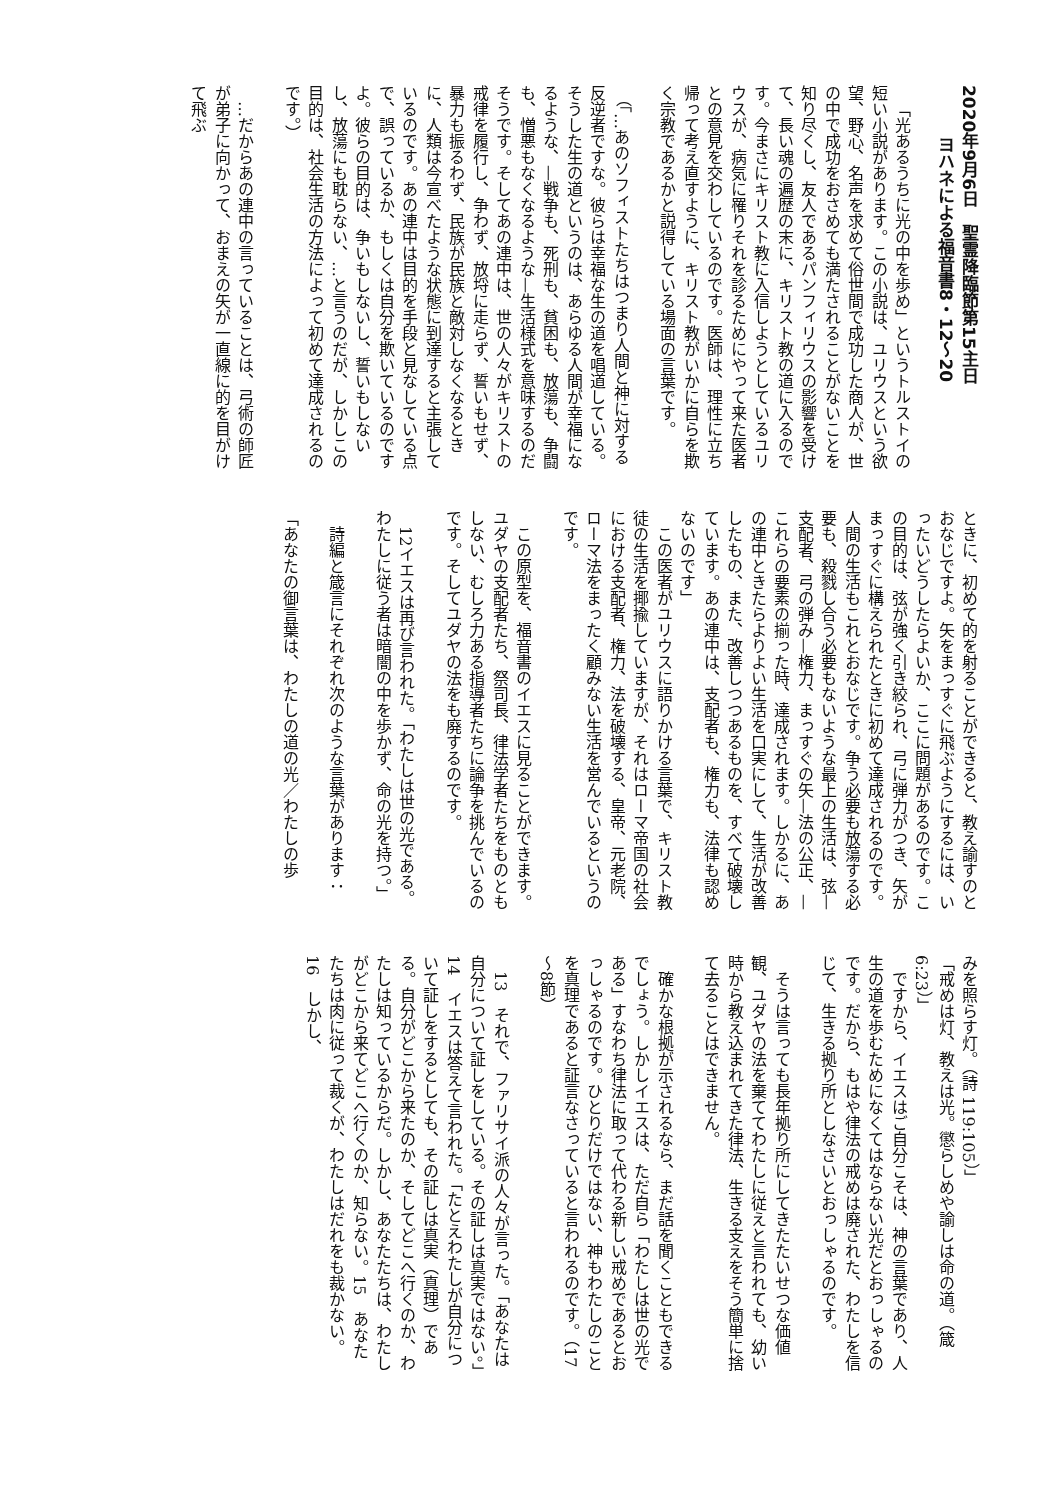2020年9月6日　聖霊降臨節第15主日
ヨハネによる福音書8・12～20
「光あるうちに光の中を歩め」というトルストイの短い小説があります。この小説は、ユリウスという欲望、野心、名声を求めて俗世間で成功した商人が、世の中で成功をおさめても満たされることがないことを知り尽くし、友人であるパンフィリウスの影響を受けて、長い魂の遍歴の末に、キリスト教の道に入るのです。今まさにキリスト教に入信しようとしているユリウスが、病気に罹りそれを診るためにやって来た医者との意見を交わしているのです。医師は、理性に立ち帰って考え直すように、キリスト教がいかに自らを欺く宗教であるかと説得している場面の言葉です。
（「…あのソフィストたちはつまり人間と神に対する反逆者ですな。彼らは幸福な生の道を唱道している。そうした生の道というのは、あらゆる人間が幸福になるような、—戦争も、死刑も、貧困も、放蕩も、争闘も、憎悪もなくなるような—生活様式を意味するのだそうです。そしてあの連中は、世の人々がキリストの戒律を履行し、争わず、放埒に走らず、誓いもせず、暴力も振るわず、民族が民族と敵対しなくなるときに、人類は今宣べたような状態に到達すると主張しているのです。あの連中は目的を手段と見なしている点で、誤っているか、もしくは自分を欺いているのですよ。彼らの目的は、争いもしないし、誓いもしないし、放蕩にも耽らない、…と言うのだが、しかしこの目的は、社会生活の方法によって初めて達成されるのです。）
…だからあの連中の言っていることは、弓術の師匠が弟子に向かって、おまえの矢が一直線に的を目がけて飛ぶ
ときに、初めて的を射ることができると、教え諭すのとおなじですよ。矢をまっすぐに飛ぶようにするには、いったいどうしたらよいか、ここに問題があるのです。この目的は、弦が強く引き絞られ、弓に弾力がつき、矢がまっすぐに構えられたときに初めて達成されるのです。人間の生活もこれとおなじです。争う必要も放蕩する必要も、殺戮し合う必要もないような最上の生活は、弦—支配者、弓の弾み—権力、まっすぐの矢—法の公正、—これらの要素の揃った時、達成されます。しかるに、あの連中ときたらよりよい生活を口実にして、生活が改善したもの、また、改善しつつあるものを、すべて破壊しています。あの連中は、支配者も、権力も、法律も認めないのです」
この医者がユリウスに語りかける言葉で、キリスト教徒の生活を揶揄していますが、それはローマ帝国の社会における支配者、権力、法を破壊する、皇帝、元老院、ローマ法をまったく顧みない生活を営んでいるというのです。
この原型を、福音書のイエスに見ることができます。ユダヤの支配者たち、祭司長、律法学者たちをものともしない、むしろ力ある指導者たちに論争を挑んでいるのです。そしてユダヤの法をも廃するのです。
12イエスは再び言われた。「わたしは世の光である。わたしに従う者は暗闇の中を歩かず、命の光を持つ。」
詩編と箴言にそれぞれ次のような言葉があります：
「あなたの御言葉は、わたしの道の光／わたしの歩
みを照らす灯。（詩 119:105）」
「戒めは灯、教えは光。懲らしめや諭しは命の道。（箴 6:23）」
ですから、イエスはご自分こそは、神の言葉であり、人生の道を歩むためになくてはならない光だとおっしゃるのです。だから、もはや律法の戒めは廃された、わたしを信じて、生きる拠り所としなさいとおっしゃるのです。
そうは言っても長年拠り所にしてきたたいせつな価値観、ユダヤの法を棄ててわたしに従えと言われても、幼い時から教え込まれてきた律法、生きる支えをそう簡単に捨て去ることはできません。
確かな根拠が示されるなら、まだ話を聞くこともできるでしょう。しかしイエスは、ただ自ら「わたしは世の光である」すなわち律法に取って代わる新しい戒めであるとおっしゃるのです。ひとりだけではない、神もわたしのことを真理であると証言なさっていると言われるのです。（17～8節）
13　それで、ファリサイ派の人々が言った。「あなたは自分について証しをしている。その証しは真実ではない。」14　イエスは答えて言われた。「たとえわたしが自分について証しをするとしても、その証しは真実（真理）である。自分がどこから来たのか、そしてどこへ行くのか、わたしは知っているからだ。しかし、あなたたちは、わたしがどこから来てどこへ行くのか、知らない。15　あなたたちは肉に従って裁くが、わたしはだれをも裁かない。16　しかし、